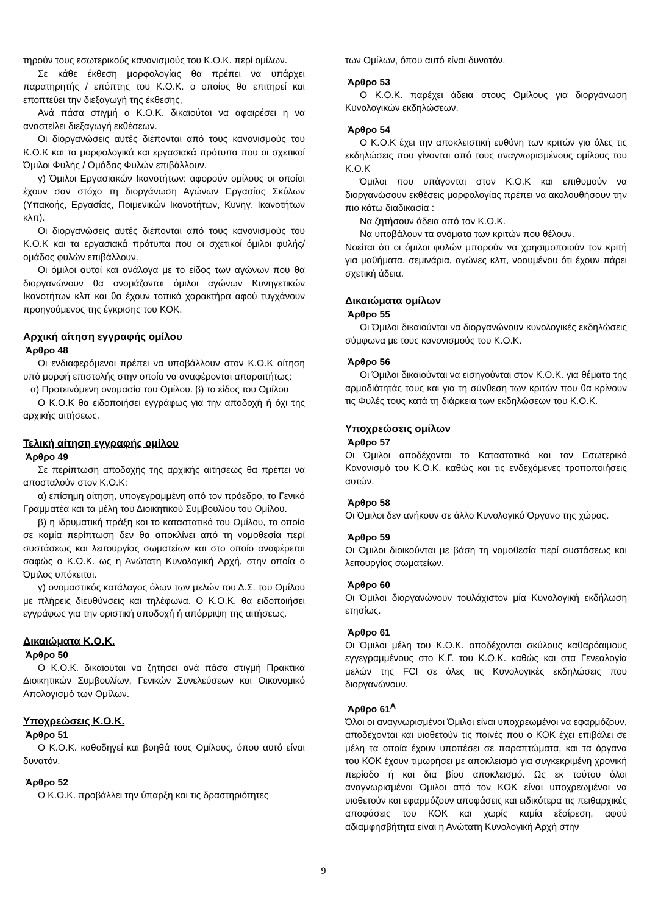τηρούν τους εσωτερικούς κανονισμούς του Κ.Ο.Κ. περί ομίλων.
Σε κάθε έκθεση μορφολογίας θα πρέπει να υπάρχει παρατηρητής / επόπτης του Κ.Ο.Κ. ο οποίος θα επιτηρεί και εποπτεύει την διεξαγωγή της έκθεσης,
Ανά πάσα στιγμή ο Κ.Ο.Κ. δικαιούται να αφαιρέσει η να αναστείλει διεξαγωγή εκθέσεων.
Οι διοργανώσεις αυτές διέπονται από τους κανονισμούς του Κ.Ο.Κ και τα μορφολογικά και εργασιακά πρότυπα που οι σχετικοί Όμιλοι Φυλής / Ομάδας Φυλών επιβάλλουν.
γ) Όμιλοι Εργασιακών Ικανοτήτων: αφορούν ομίλους οι οποίοι έχουν σαν στόχο τη διοργάνωση Αγώνων Εργασίας Σκύλων (Υπακοής, Εργασίας, Ποιμενικών Ικανοτήτων, Κυνηγ. Ικανοτήτων κλπ).
Οι διοργανώσεις αυτές διέπονται από τους κανονισμούς του Κ.Ο.Κ και τα εργασιακά πρότυπα που οι σχετικοί όμιλοι φυλής/ ομάδος φυλών επιβάλλουν.
Οι όμιλοι αυτοί και ανάλογα με το είδος των αγώνων που θα διοργανώνουν θα ονομάζονται όμιλοι αγώνων Κυνηγετικών Ικανοτήτων κλπ και θα έχουν τοπικό χαρακτήρα αφού τυγχάνουν προηγούμενος της έγκρισης του ΚΟΚ.
Αρχική αίτηση εγγραφής ομίλου
Άρθρο 48
Οι ενδιαφερόμενοι πρέπει να υποβάλλουν στον Κ.Ο.Κ αίτηση υπό μορφή επιστολής στην οποία να αναφέρονται απαραιτήτως:
α) Προτεινόμενη ονομασία του Ομίλου. β) το είδος του Ομίλου
Ο Κ.Ο.Κ θα ειδοποιήσει εγγράφως για την αποδοχή ή όχι της αρχικής αιτήσεως.
Τελική αίτηση εγγραφής ομίλου
Άρθρο 49
Σε περίπτωση αποδοχής της αρχικής αιτήσεως θα πρέπει να αποσταλούν στον Κ.Ο.Κ:
α) επίσημη αίτηση, υπογεγραμμένη από τον πρόεδρο, το Γενικό Γραμματέα και τα μέλη του Διοικητικού Συμβουλίου του Ομίλου.
β) η ιδρυματική πράξη και το καταστατικό του Ομίλου, το οποίο σε καμία περίπτωση δεν θα αποκλίνει από τη νομοθεσία περί συστάσεως και λειτουργίας σωματείων και στο οποίο αναφέρεται σαφώς ο Κ.Ο.Κ. ως η Ανώτατη Κυνολογική Αρχή, στην οποία ο Όμιλος υπόκειται.
γ) ονομαστικός κατάλογος όλων των μελών του Δ.Σ. του Ομίλου με πλήρεις διευθύνσεις και τηλέφωνα. Ο Κ.Ο.Κ. θα ειδοποιήσει εγγράφως για την οριστική αποδοχή ή απόρριψη της αιτήσεως.
Δικαιώματα Κ.Ο.Κ.
Άρθρο 50
Ο Κ.Ο.Κ. δικαιούται να ζητήσει ανά πάσα στιγμή Πρακτικά Διοικητικών Συμβουλίων, Γενικών Συνελεύσεων και Οικονομικό Απολογισμό των Ομίλων.
Υποχρεώσεις Κ.Ο.Κ.
Άρθρο 51
Ο Κ.Ο.Κ. καθοδηγεί και βοηθά τους Ομίλους, όπου αυτό είναι δυνατόν.
Άρθρο 52
Ο Κ.Ο.Κ. προβάλλει την ύπαρξη και τις δραστηριότητες
των Ομίλων, όπου αυτό είναι δυνατόν.
Άρθρο 53
Ο Κ.Ο.Κ. παρέχει άδεια στους Ομίλους για διοργάνωση Κυνολογικών εκδηλώσεων.
Άρθρο 54
Ο Κ.Ο.Κ έχει την αποκλειστική ευθύνη των κριτών για όλες τις εκδηλώσεις που γίνονται από τους αναγνωρισμένους ομίλους του Κ.Ο.Κ
Όμιλοι που υπάγονται στον Κ.Ο.Κ και επιθυμούν να διοργανώσουν εκθέσεις μορφολογίας πρέπει να ακολουθήσουν την πιο κάτω διαδικασία :
Να ζητήσουν άδεια από τον Κ.Ο.Κ.
Να υποβάλουν τα ονόματα των κριτών που θέλουν.
Νοείται ότι οι όμιλοι φυλών μπορούν να χρησιμοποιούν τον κριτή για μαθήματα, σεμινάρια, αγώνες κλπ, νοουμένου ότι έχουν πάρει σχετική άδεια.
Δικαιώματα ομίλων
Άρθρο 55
Οι Όμιλοι δικαιούνται να διοργανώνουν κυνολογικές εκδηλώσεις σύμφωνα με τους κανονισμούς του Κ.Ο.Κ.
Άρθρο 56
Οι Όμιλοι δικαιούνται να εισηγούνται στον Κ.Ο.Κ. για θέματα της αρμοδιότητάς τους και για τη σύνθεση των κριτών που θα κρίνουν τις Φυλές τους κατά τη διάρκεια των εκδηλώσεων του Κ.Ο.Κ.
Υποχρεώσεις ομίλων
Άρθρο 57
Οι Όμιλοι αποδέχονται το Καταστατικό και τον Εσωτερικό Κανονισμό του Κ.Ο.Κ. καθώς και τις ενδεχόμενες τροποποιήσεις αυτών.
Άρθρο 58
Οι Όμιλοι δεν ανήκουν σε άλλο Κυνολογικό Όργανο της χώρας.
Άρθρο 59
Οι Όμιλοι διοικούνται με βάση τη νομοθεσία περί συστάσεως και λειτουργίας σωματείων.
Άρθρο 60
Οι Όμιλοι διοργανώνουν τουλάχιστον μία Κυνολογική εκδήλωση ετησίως.
Άρθρο 61
Οι Όμιλοι μέλη του Κ.Ο.Κ. αποδέχονται σκύλους καθαρόαιμους εγγεγραμμένους στο Κ.Γ. του Κ.Ο.Κ. καθώς και στα Γενεαλογία μελών της FCI σε όλες τις Κυνολογικές εκδηλώσεις που διοργανώνουν.
Άρθρο 61<sup>A</sup>
Όλοι οι αναγνωρισμένοι Όμιλοι είναι υποχρεωμένοι να εφαρμόζουν, αποδέχονται και υιοθετούν τις ποινές που ο ΚΟΚ έχει επιβάλει σε μέλη τα οποία έχουν υποπέσει σε παραπτώματα, και τα όργανα του ΚΟΚ έχουν τιμωρήσει με αποκλεισμό για συγκεκριμένη χρονική περίοδο ή και δια βίου αποκλεισμό. Ως εκ τούτου όλοι αναγνωρισμένοι Όμιλοι από τον ΚΟΚ είναι υποχρεωμένοι να υιοθετούν και εφαρμόζουν αποφάσεις και ειδικότερα τις πειθαρχικές αποφάσεις του ΚΟΚ και χωρίς καμία εξαίρεση, αφού αδιαμφησβήτητα είναι η Ανώτατη Κυνολογική Αρχή στην
9